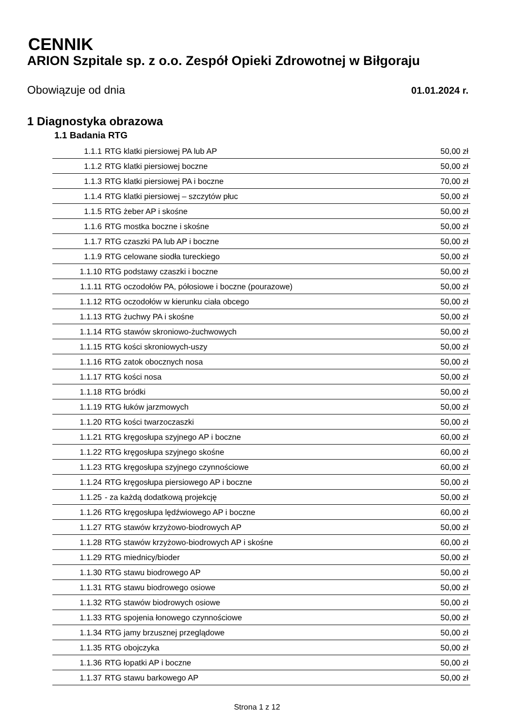CENNIK
ARION Szpitale sp. z o.o. Zespół Opieki Zdrowotnej w Biłgoraju
Obowiązuje od dnia 01.01.2024 r.
1 Diagnostyka obrazowa
1.1 Badania RTG
| 1.1.1 | RTG klatki piersiowej PA lub AP | 50,00 zł |
| 1.1.2 | RTG klatki piersiowej boczne | 50,00 zł |
| 1.1.3 | RTG klatki piersiowej PA i boczne | 70,00 zł |
| 1.1.4 | RTG klatki piersiowej – szczytów płuc | 50,00 zł |
| 1.1.5 | RTG żeber AP i skośne | 50,00 zł |
| 1.1.6 | RTG mostka boczne i skośne | 50,00 zł |
| 1.1.7 | RTG czaszki PA lub AP i boczne | 50,00 zł |
| 1.1.9 | RTG celowane siodła tureckiego | 50,00 zł |
| 1.1.10 | RTG podstawy czaszki i boczne | 50,00 zł |
| 1.1.11 | RTG oczodołów PA, półosiowe i boczne (pourazowe) | 50,00 zł |
| 1.1.12 | RTG oczodołów w kierunku ciała obcego | 50,00 zł |
| 1.1.13 | RTG żuchwy PA i skośne | 50,00 zł |
| 1.1.14 | RTG stawów skroniowo-żuchwowych | 50,00 zł |
| 1.1.15 | RTG kości skroniowych-uszy | 50,00 zł |
| 1.1.16 | RTG zatok obocznych nosa | 50,00 zł |
| 1.1.17 | RTG kości nosa | 50,00 zł |
| 1.1.18 | RTG bródki | 50,00 zł |
| 1.1.19 | RTG łuków jarzmowych | 50,00 zł |
| 1.1.20 | RTG kości twarzoczaszki | 50,00 zł |
| 1.1.21 | RTG kręgosłupa szyjnego AP i boczne | 60,00 zł |
| 1.1.22 | RTG kręgosłupa szyjnego skośne | 60,00 zł |
| 1.1.23 | RTG kręgosłupa szyjnego czynnościowe | 60,00 zł |
| 1.1.24 | RTG kręgosłupa piersiowego AP i boczne | 50,00 zł |
| 1.1.25 | - za każdą dodatkową projekcję | 50,00 zł |
| 1.1.26 | RTG kręgosłupa lędźwiowego AP i boczne | 60,00 zł |
| 1.1.27 | RTG stawów krzyżowo-biodrowych AP | 50,00 zł |
| 1.1.28 | RTG stawów krzyżowo-biodrowych AP i skośne | 60,00 zł |
| 1.1.29 | RTG miednicy/bioder | 50,00 zł |
| 1.1.30 | RTG stawu biodrowego AP | 50,00 zł |
| 1.1.31 | RTG stawu biodrowego osiowe | 50,00 zł |
| 1.1.32 | RTG stawów biodrowych osiowe | 50,00 zł |
| 1.1.33 | RTG spojenia łonowego czynnościowe | 50,00 zł |
| 1.1.34 | RTG jamy brzusznej przeglądowe | 50,00 zł |
| 1.1.35 | RTG obojczyka | 50,00 zł |
| 1.1.36 | RTG łopatki AP i boczne | 50,00 zł |
| 1.1.37 | RTG stawu barkowego AP | 50,00 zł |
Strona 1 z 12